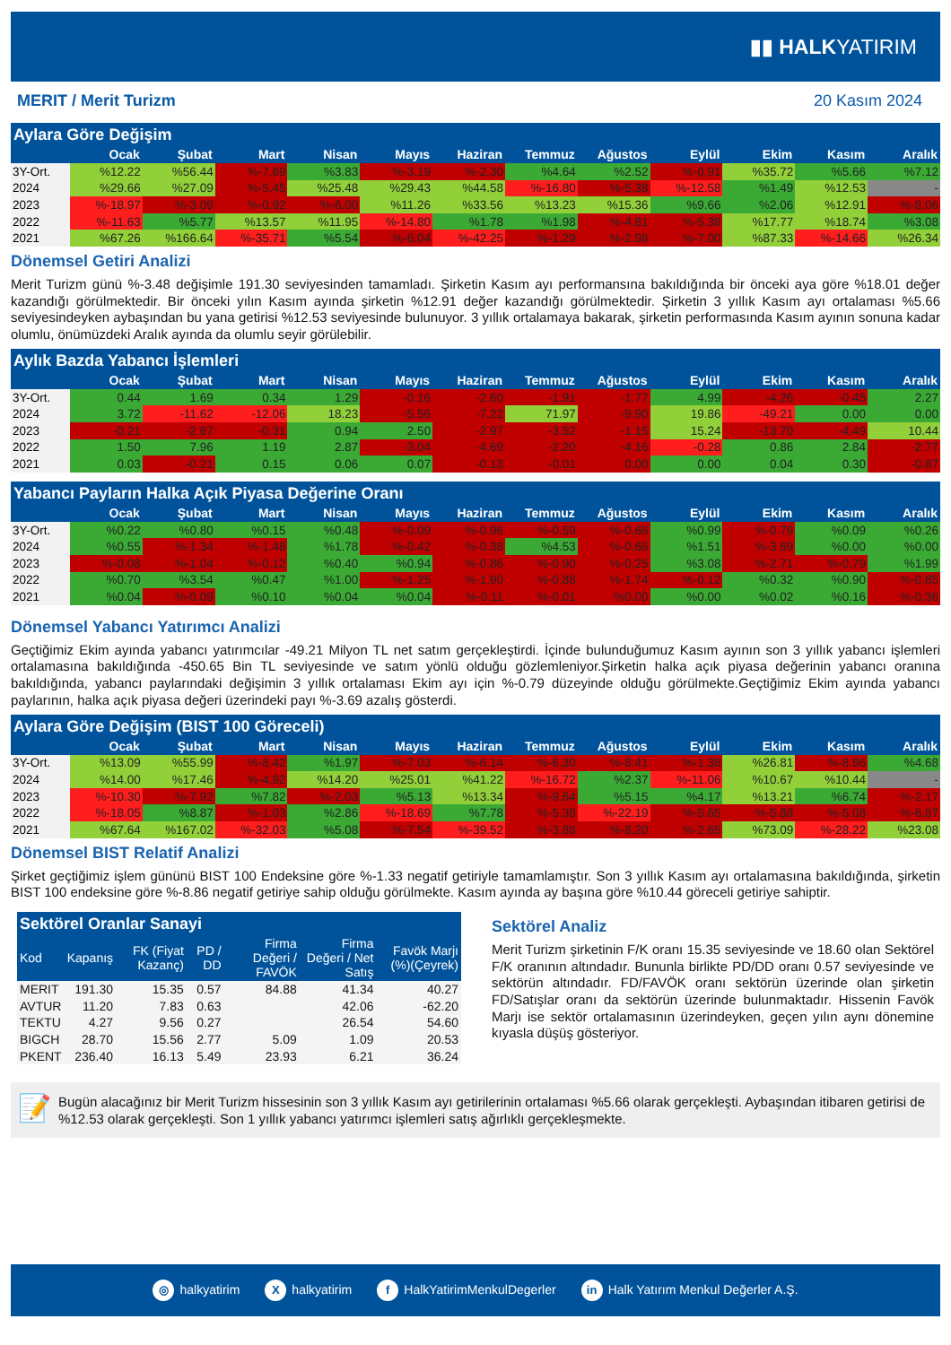▮▮ HALKYATIRIM
MERIT / Merit Turizm 20 Kasım 2024
Aylara Göre Değişim
| | Ocak | Şubat | Mart | Nisan | Mayıs | Haziran | Temmuz | Ağustos | Eylül | Ekim | Kasım | Aralık |
| --- | --- | --- | --- | --- | --- | --- | --- | --- | --- | --- | --- | --- |
| 3Y-Ort. | %12.22 | %56.44 | %-7.69 | %3.83 | %-3.19 | %-2.30 | %4.64 | %2.52 | %-0.91 | %35.72 | %5.66 | %7.12 |
| 2024 | %29.66 | %27.09 | %-5.45 | %25.48 | %29.43 | %44.58 | %-16.80 | %-5.38 | %-12.58 | %1.49 | %12.53 | - |
| 2023 | %-18.97 | %-3.09 | %-0.92 | %-6.00 | %11.26 | %33.56 | %13.23 | %15.36 | %9.66 | %2.06 | %12.91 | %-8.06 |
| 2022 | %-11.63 | %5.77 | %13.57 | %11.95 | %-14.80 | %1.78 | %1.98 | %-4.81 | %-5.38 | %17.77 | %18.74 | %3.08 |
| 2021 | %67.26 | %166.64 | %-35.71 | %5.54 | %-6.04 | %-42.25 | %-1.29 | %-2.98 | %-7.00 | %87.33 | %-14.66 | %26.34 |
Dönemsel Getiri Analizi
Merit Turizm günü %-3.48 değişimle 191.30 seviyesinden tamamladı. Şirketin Kasım ayı performansına bakıldığında bir önceki aya göre %18.01 değer kazandığı görülmektedir. Bir önceki yılın Kasım ayında şirketin %12.91 değer kazandığı görülmektedir. Şirketin 3 yıllık Kasım ayı ortalaması %5.66 seviyesindeyken aybaşından bu yana getirisi %12.53 seviyesinde bulunuyor. 3 yıllık ortalamaya bakarak, şirketin performasında Kasım ayının sonuna kadar olumlu, önümüzdeki Aralık ayında da olumlu seyir görülebilir.
Aylık Bazda Yabancı İşlemleri
| | Ocak | Şubat | Mart | Nisan | Mayıs | Haziran | Temmuz | Ağustos | Eylül | Ekim | Kasım | Aralık |
| --- | --- | --- | --- | --- | --- | --- | --- | --- | --- | --- | --- | --- |
| 3Y-Ort. | 0.44 | 1.69 | 0.34 | 1.29 | -0.16 | -2.60 | -1.91 | -1.77 | 4.99 | -4.26 | -0.45 | 2.27 |
| 2024 | 3.72 | -11.62 | -12.06 | 18.23 | -5.56 | -7.22 | 71.97 | -9.90 | 19.86 | -49.21 | 0.00 | 0.00 |
| 2023 | -0.21 | -2.67 | -0.31 | 0.94 | 2.50 | -2.97 | -3.52 | -1.15 | 15.24 | -13.70 | -4.49 | 10.44 |
| 2022 | 1.50 | 7.96 | 1.19 | 2.87 | -3.04 | -4.69 | -2.20 | -4.16 | -0.28 | 0.86 | 2.84 | -2.77 |
| 2021 | 0.03 | -0.21 | 0.15 | 0.06 | 0.07 | -0.13 | -0.01 | 0.00 | 0.00 | 0.04 | 0.30 | -0.87 |
Yabancı Payların Halka Açık Piyasa Değerine Oranı
| | Ocak | Şubat | Mart | Nisan | Mayıs | Haziran | Temmuz | Ağustos | Eylül | Ekim | Kasım | Aralık |
| --- | --- | --- | --- | --- | --- | --- | --- | --- | --- | --- | --- | --- |
| 3Y-Ort. | %0.22 | %0.80 | %0.15 | %0.48 | %-0.09 | %-0.96 | %-0.59 | %-0.66 | %0.99 | %-0.79 | %0.09 | %0.26 |
| 2024 | %0.55 | %-1.34 | %-1.48 | %1.78 | %-0.42 | %-0.38 | %4.53 | %-0.66 | %1.51 | %-3.69 | %0.00 | %0.00 |
| 2023 | %-0.08 | %-1.04 | %-0.12 | %0.40 | %0.94 | %-0.86 | %-0.90 | %-0.25 | %3.08 | %-2.71 | %-0.79 | %1.99 |
| 2022 | %0.70 | %3.54 | %0.47 | %1.00 | %-1.25 | %-1.90 | %-0.88 | %-1.74 | %-0.12 | %0.32 | %0.90 | %-0.85 |
| 2021 | %0.04 | %-0.09 | %0.10 | %0.04 | %0.04 | %-0.11 | %-0.01 | %0.00 | %0.00 | %0.02 | %0.16 | %-0.36 |
Dönemsel Yabancı Yatırımcı Analizi
Geçtiğimiz Ekim ayında yabancı yatırımcılar -49.21 Milyon TL net satım gerçekleştirdi. İçinde bulunduğumuz Kasım ayının son 3 yıllık yabancı işlemleri ortalamasına bakıldığında -450.65 Bin TL seviyesinde ve satım yönlü olduğu gözlemleniyor.Şirketin halka açık piyasa değerinin yabancı oranına bakıldığında, yabancı paylarındaki değişimin 3 yıllık ortalaması Ekim ayı için %-0.79 düzeyinde olduğu görülmekte.Geçtiğimiz Ekim ayında yabancı paylarının, halka açık piyasa değeri üzerindeki payı %-3.69 azalış gösterdi.
Aylara Göre Değişim (BIST 100 Göreceli)
| | Ocak | Şubat | Mart | Nisan | Mayıs | Haziran | Temmuz | Ağustos | Eylül | Ekim | Kasım | Aralık |
| --- | --- | --- | --- | --- | --- | --- | --- | --- | --- | --- | --- | --- |
| 3Y-Ort. | %13.09 | %55.99 | %-8.42 | %1.97 | %-7.03 | %-6.14 | %-6.30 | %-8.41 | %-1.38 | %26.81 | %-8.86 | %4.68 |
| 2024 | %14.00 | %17.46 | %-4.92 | %14.20 | %25.01 | %41.22 | %-16.72 | %2.37 | %-11.06 | %10.67 | %10.44 | - |
| 2023 | %-10.30 | %-7.92 | %7.82 | %-2.03 | %5.13 | %13.34 | %-9.64 | %5.15 | %4.17 | %13.21 | %6.74 | %-2.17 |
| 2022 | %-18.05 | %8.87 | %-1.03 | %2.86 | %-18.69 | %7.78 | %-5.38 | %-22.19 | %-5.65 | %-5.88 | %-5.08 | %-6.87 |
| 2021 | %67.64 | %167.02 | %-32.03 | %5.08 | %-7.54 | %-39.52 | %-3.88 | %-8.20 | %-2.65 | %73.09 | %-28.22 | %23.08 |
Dönemsel BIST Relatif Analizi
Şirket geçtiğimiz işlem gününü BIST 100 Endeksine göre %-1.33 negatif getiriyle tamamlamıştır. Son 3 yıllık Kasım ayı ortalamasına bakıldığında, şirketin BIST 100 endeksine göre %-8.86 negatif getiriye sahip olduğu görülmekte. Kasım ayında ay başına göre %10.44 göreceli getiriye sahiptir.
Sektörel Oranlar Sanayi
| Kod | Kapanış | FK (Fiyat Kazanç) | PD / DD | Firma Değeri / FAVÖK | Firma Değeri / Net Satış | Favök Marjı (%)(Çeyrek) |
| --- | --- | --- | --- | --- | --- | --- |
| MERIT | 191.30 | 15.35 | 0.57 | 84.88 | 41.34 | 40.27 |
| AVTUR | 11.20 | 7.83 | 0.63 | | 42.06 | -62.20 |
| TEKTU | 4.27 | 9.56 | 0.27 | | 26.54 | 54.60 |
| BIGCH | 28.70 | 15.56 | 2.77 | 5.09 | 1.09 | 20.53 |
| PKENT | 236.40 | 16.13 | 5.49 | 23.93 | 6.21 | 36.24 |
Sektörel Analiz
Merit Turizm şirketinin F/K oranı 15.35 seviyesinde ve 18.60 olan Sektörel F/K oranının altındadır. Bununla birlikte PD/DD oranı 0.57 seviyesinde ve sektörün altındadır. FD/FAVÖK oranı sektörün üzerinde olan şirketin FD/Satışlar oranı da sektörün üzerinde bulunmaktadır. Hissenin Favök Marjı ise sektör ortalamasının üzerindeyken, geçen yılın aynı dönemine kıyasla düşüş gösteriyor.
📝
Bugün alacağınız bir Merit Turizm hissesinin son 3 yıllık Kasım ayı getirilerinin ortalaması %5.66 olarak gerçekleşti. Aybaşından itibaren getirisi de %12.53 olarak gerçekleşti. Son 1 yıllık yabancı yatırımcı işlemleri satış ağırlıklı gerçekleşmekte.
◎ halkyatirim X halkyatirim f HalkYatirimMenkulDegerler in Halk Yatırım Menkul Değerler A.Ş.